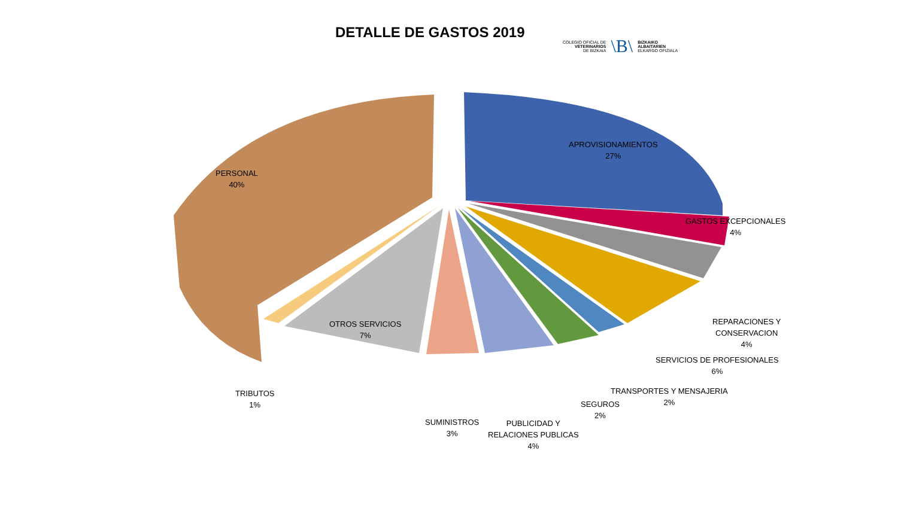DETALLE DE GASTOS 2019
COLEGIO OFICIAL DE
VETERINARIOS
DE BIZKAIA
\B\
BIZKAIKO
ALBAITARIEN
ELKARGO OFIZIALA
PERSONAL
40%
APROVISIONAMIENTOS
27%
GASTOS EXCEPCIONALES
4%
REPARACIONES Y
CONSERVACION
4%
SERVICIOS DE PROFESIONALES
6%
TRANSPORTES Y MENSAJERIA
2%
SEGUROS
2%
PUBLICIDAD Y
RELACIONES PUBLICAS
4%
SUMINISTROS
3%
OTROS SERVICIOS
7%
TRIBUTOS
1%